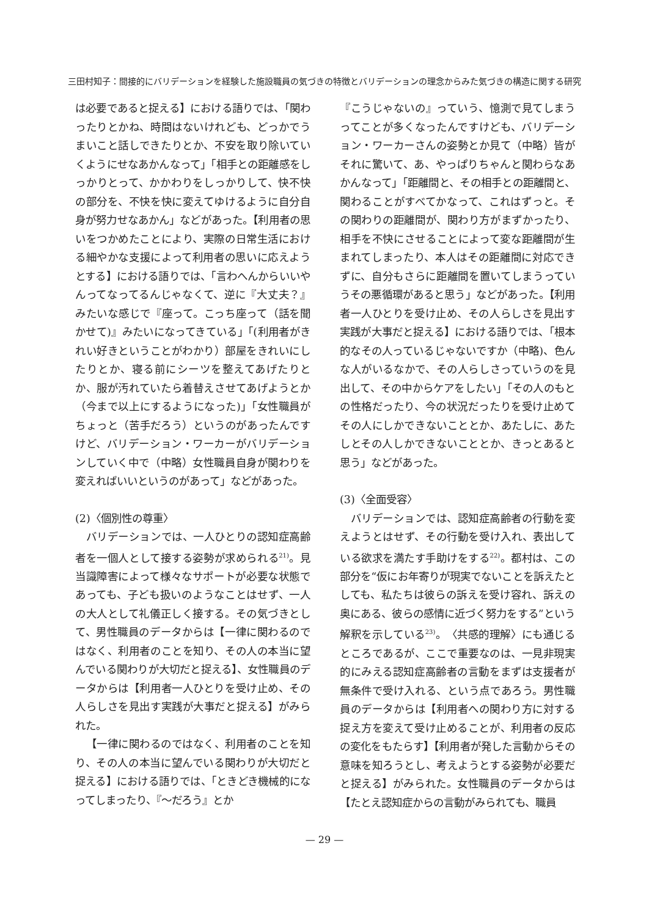三田村知子：間接的にバリデーションを経験した施設職員の気づきの特徴とバリデーションの理念からみた気づきの構造に関する研究
は必要であると捉える】における語りでは、「関わったりとかね、時間はないけれども、どっかでうまいこと話しできたりとか、不安を取り除いていくようにせなあかんなって」「相手との距離感をしっかりとって、かかわりをしっかりして、快不快の部分を、不快を快に変えてゆけるように自分自身が努力せなあかん」などがあった。【利用者の思いをつかめたことにより、実際の日常生活における細やかな支援によって利用者の思いに応えようとする】における語りでは、「言わへんからいいやんってなってるんじゃなくて、逆に『大丈夫？』みたいな感じで『座って。こっち座って（話を聞かせて)』みたいになってきている」「(利用者がきれい好きということがわかり）部屋をきれいにしたりとか、寝る前にシーツを整えてあげたりとか、服が汚れていたら着替えさせてあげようとか（今まで以上にするようになった)」「女性職員がちょっと（苦手だろう）というのがあったんですけど、バリデーション・ワーカーがバリデーションしていく中で（中略）女性職員自身が関わりを変えればいいというのがあって」などがあった。
(2)〈個別性の尊重〉
バリデーションでは、一人ひとりの認知症高齢者を一個人として接する姿勢が求められる<sup>21)</sup>。見当識障害によって様々なサポートが必要な状態であっても、子ども扱いのようなことはせず、一人の大人として礼儀正しく接する。その気づきとして、男性職員のデータからは【一律に関わるのではなく、利用者のことを知り、その人の本当に望んでいる関わりが大切だと捉える】、女性職員のデータからは【利用者一人ひとりを受け止め、その人らしさを見出す実践が大事だと捉える】がみられた。
【一律に関わるのではなく、利用者のことを知り、その人の本当に望んでいる関わりが大切だと捉える】における語りでは、「ときどき機械的になってしまったり、『～だろう』とか
『こうじゃないの』っていう、憶測で見てしまうってことが多くなったんですけども、バリデーション・ワーカーさんの姿勢とか見て（中略）皆がそれに驚いて、あ、やっぱりちゃんと関わらなあかんなって」「距離間と、その相手との距離間と、関わることがすべてかなって、これはずっと。その関わりの距離間が、関わり方がまずかったり、相手を不快にさせることによって変な距離間が生まれてしまったり、本人はその距離間に対応できずに、自分もさらに距離間を置いてしまうっていうその悪循環があると思う」などがあった。【利用者一人ひとりを受け止め、その人らしさを見出す実践が大事だと捉える】における語りでは、「根本的なその人っているじゃないですか（中略)、色んな人がいるなかで、その人らしさっていうのを見出して、その中からケアをしたい」「その人のもとの性格だったり、今の状況だったりを受け止めてその人にしかできないこととか、あたしに、あたしとその人しかできないこととか、きっとあると思う」などがあった。
(3)〈全面受容〉
バリデーションでは、認知症高齢者の行動を変えようとはせず、その行動を受け入れ、表出している欲求を満たす手助けをする<sup>22)</sup>。都村は、この部分を“仮にお年寄りが現実でないことを訴えたとしても、私たちは彼らの訴えを受け容れ、訴えの奥にある、彼らの感情に近づく努力をする”という解釈を示している<sup>23)</sup>。〈共感的理解〉にも通じるところであるが、ここで重要なのは、一見非現実的にみえる認知症高齢者の言動をまずは支援者が無条件で受け入れる、という点であろう。男性職員のデータからは【利用者への関わり方に対する捉え方を変えて受け止めることが、利用者の反応の変化をもたらす】【利用者が発した言動からその意味を知ろうとし、考えようとする姿勢が必要だと捉える】がみられた。女性職員のデータからは【たとえ認知症からの言動がみられても、職員
— 29 —